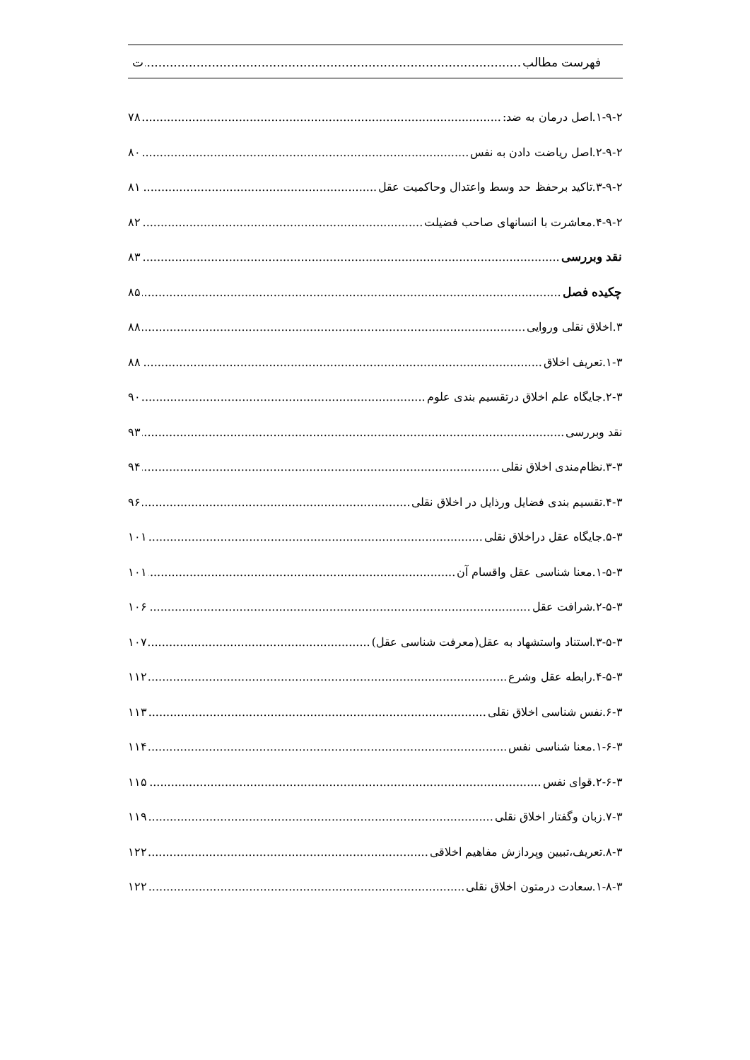فهرست مطالب ت
۱-۹-۲.اصل درمان به ضد: ۷۸
۲-۹-۲.اصل ریاضت دادن به نفس ۸۰
۳-۹-۲.تاکید برحفظ حد وسط واعتدال وحاکمیت عقل ۸۱
۴-۹-۲.معاشرت با انسانهای صاحب فضیلت ۸۲
نقد وبررسی ۸۳
چکیده فصل ۸۵
۳.اخلاق نقلی وروایی ۸۸
۱-۳.تعریف اخلاق ۸۸
۲-۳.جایگاه علم اخلاق درتقسیم بندی علوم ۹۰
نقد وبررسی ۹۳
۳-۳.نظام‌مندی اخلاق نقلی ۹۴
۴-۳.تقسیم بندی فضایل ورذایل در اخلاق نقلی ۹۶
۵-۳.جایگاه عقل دراخلاق نقلی ۱۰۱
۱-۵-۳.معنا شناسی عقل واقسام آن ۱۰۱
۲-۵-۳.شرافت عقل ۱۰۶
۳-۵-۳.استناد واستشهاد به عقل(معرفت شناسی عقل) ۱۰۷
۴-۵-۳.رابطه عقل وشرع ۱۱۲
۶-۳.نفس شناسی اخلاق نقلی ۱۱۳
۱-۶-۳.معنا شناسی نفس ۱۱۴
۲-۶-۳.قوای نفس ۱۱۵
۷-۳.زبان وگفتار اخلاق نقلی ۱۱۹
۸-۳.تعریف،تبیین وپردازش مفاهیم اخلاقی ۱۲۲
۱-۸-۳.سعادت درمتون اخلاق نقلی ۱۲۲